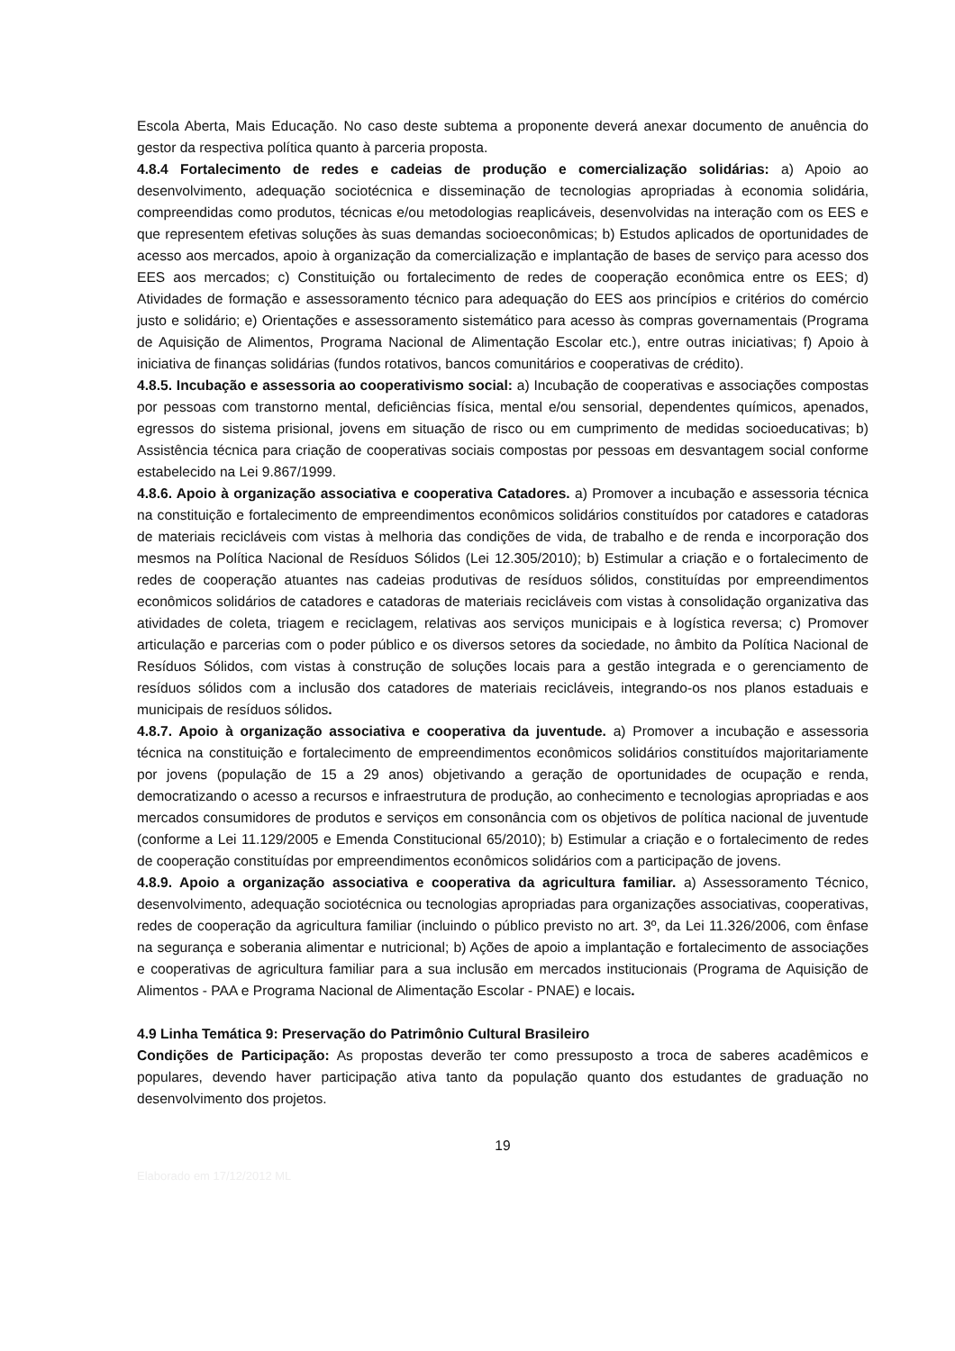Escola Aberta, Mais Educação. No caso deste subtema a proponente deverá anexar documento de anuência do gestor da respectiva política quanto à parceria proposta.
4.8.4 Fortalecimento de redes e cadeias de produção e comercialização solidárias: a) Apoio ao desenvolvimento, adequação sociotécnica e disseminação de tecnologias apropriadas à economia solidária, compreendidas como produtos, técnicas e/ou metodologias reaplicáveis, desenvolvidas na interação com os EES e que representem efetivas soluções às suas demandas socioeconômicas; b) Estudos aplicados de oportunidades de acesso aos mercados, apoio à organização da comercialização e implantação de bases de serviço para acesso dos EES aos mercados; c) Constituição ou fortalecimento de redes de cooperação econômica entre os EES; d) Atividades de formação e assessoramento técnico para adequação do EES aos princípios e critérios do comércio justo e solidário; e) Orientações e assessoramento sistemático para acesso às compras governamentais (Programa de Aquisição de Alimentos, Programa Nacional de Alimentação Escolar etc.), entre outras iniciativas; f) Apoio à iniciativa de finanças solidárias (fundos rotativos, bancos comunitários e cooperativas de crédito).
4.8.5. Incubação e assessoria ao cooperativismo social: a) Incubação de cooperativas e associações compostas por pessoas com transtorno mental, deficiências física, mental e/ou sensorial, dependentes químicos, apenados, egressos do sistema prisional, jovens em situação de risco ou em cumprimento de medidas socioeducativas; b) Assistência técnica para criação de cooperativas sociais compostas por pessoas em desvantagem social conforme estabelecido na Lei 9.867/1999.
4.8.6. Apoio à organização associativa e cooperativa Catadores. a) Promover a incubação e assessoria técnica na constituição e fortalecimento de empreendimentos econômicos solidários constituídos por catadores e catadoras de materiais recicláveis com vistas à melhoria das condições de vida, de trabalho e de renda e incorporação dos mesmos na Política Nacional de Resíduos Sólidos (Lei 12.305/2010); b) Estimular a criação e o fortalecimento de redes de cooperação atuantes nas cadeias produtivas de resíduos sólidos, constituídas por empreendimentos econômicos solidários de catadores e catadoras de materiais recicláveis com vistas à consolidação organizativa das atividades de coleta, triagem e reciclagem, relativas aos serviços municipais e à logística reversa; c) Promover articulação e parcerias com o poder público e os diversos setores da sociedade, no âmbito da Política Nacional de Resíduos Sólidos, com vistas à construção de soluções locais para a gestão integrada e o gerenciamento de resíduos sólidos com a inclusão dos catadores de materiais recicláveis, integrando-os nos planos estaduais e municipais de resíduos sólidos.
4.8.7. Apoio à organização associativa e cooperativa da juventude. a) Promover a incubação e assessoria técnica na constituição e fortalecimento de empreendimentos econômicos solidários constituídos majoritariamente por jovens (população de 15 a 29 anos) objetivando a geração de oportunidades de ocupação e renda, democratizando o acesso a recursos e infraestrutura de produção, ao conhecimento e tecnologias apropriadas e aos mercados consumidores de produtos e serviços em consonância com os objetivos de política nacional de juventude (conforme a Lei 11.129/2005 e Emenda Constitucional 65/2010); b) Estimular a criação e o fortalecimento de redes de cooperação constituídas por empreendimentos econômicos solidários com a participação de jovens.
4.8.9. Apoio a organização associativa e cooperativa da agricultura familiar. a) Assessoramento Técnico, desenvolvimento, adequação sociotécnica ou tecnologias apropriadas para organizações associativas, cooperativas, redes de cooperação da agricultura familiar (incluindo o público previsto no art. 3º, da Lei 11.326/2006, com ênfase na segurança e soberania alimentar e nutricional; b) Ações de apoio a implantação e fortalecimento de associações e cooperativas de agricultura familiar para a sua inclusão em mercados institucionais (Programa de Aquisição de Alimentos - PAA e Programa Nacional de Alimentação Escolar - PNAE) e locais.
4.9 Linha Temática 9: Preservação do Patrimônio Cultural Brasileiro
Condições de Participação: As propostas deverão ter como pressuposto a troca de saberes acadêmicos e populares, devendo haver participação ativa tanto da população quanto dos estudantes de graduação no desenvolvimento dos projetos.
19
Elaborado em 17/12/2012 ML